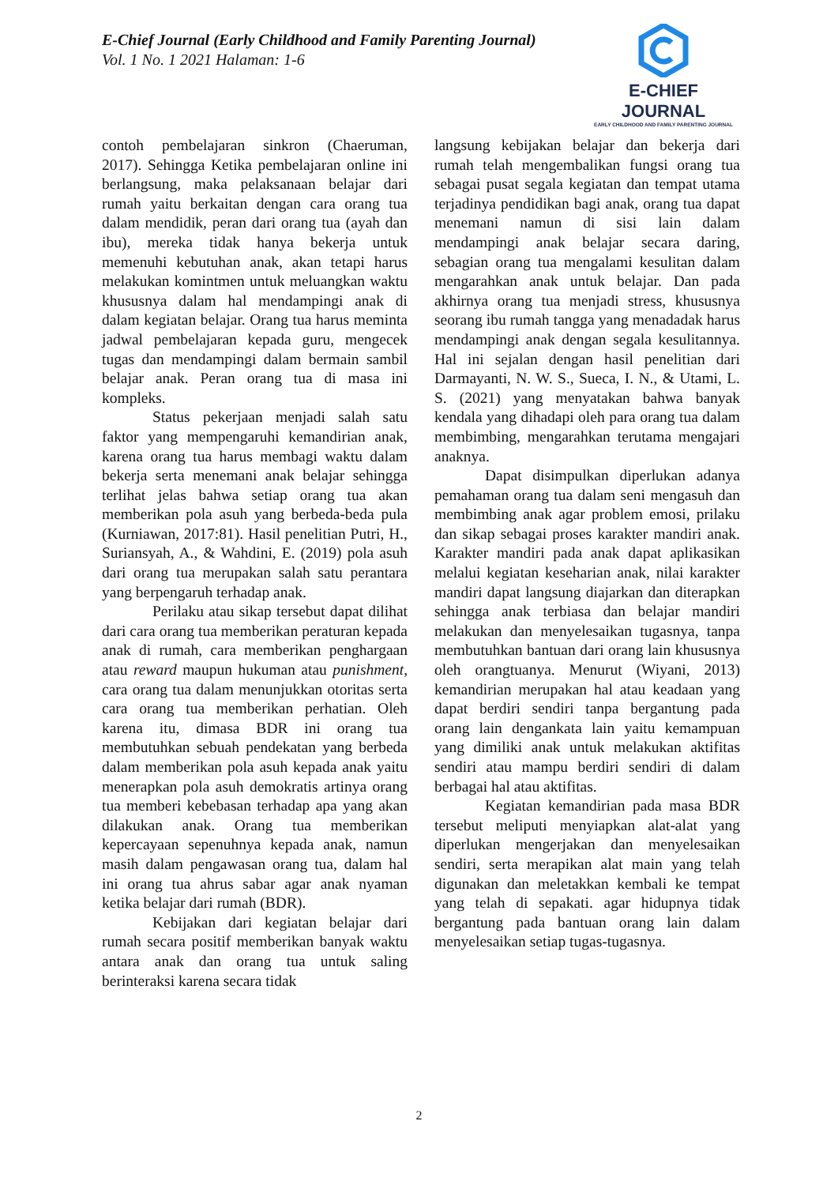E-Chief Journal (Early Childhood and Family Parenting Journal)
Vol. 1 No. 1 2021 Halaman: 1-6
E-CHIEF JOURNAL
EARLY CHILDHOOD AND FAMILY PARENTING JOURNAL
contoh pembelajaran sinkron (Chaeruman, 2017). Sehingga Ketika pembelajaran online ini berlangsung, maka pelaksanaan belajar dari rumah yaitu berkaitan dengan cara orang tua dalam mendidik, peran dari orang tua (ayah dan ibu), mereka tidak hanya bekerja untuk memenuhi kebutuhan anak, akan tetapi harus melakukan komintmen untuk meluangkan waktu khususnya dalam hal mendampingi anak di dalam kegiatan belajar. Orang tua harus meminta jadwal pembelajaran kepada guru, mengecek tugas dan mendampingi dalam bermain sambil belajar anak. Peran orang tua di masa ini kompleks.
Status pekerjaan menjadi salah satu faktor yang mempengaruhi kemandirian anak, karena orang tua harus membagi waktu dalam bekerja serta menemani anak belajar sehingga terlihat jelas bahwa setiap orang tua akan memberikan pola asuh yang berbeda-beda pula (Kurniawan, 2017:81). Hasil penelitian Putri, H., Suriansyah, A., & Wahdini, E. (2019) pola asuh dari orang tua merupakan salah satu perantara yang berpengaruh terhadap anak.
Perilaku atau sikap tersebut dapat dilihat dari cara orang tua memberikan peraturan kepada anak di rumah, cara memberikan penghargaan atau reward maupun hukuman atau punishment, cara orang tua dalam menunjukkan otoritas serta cara orang tua memberikan perhatian. Oleh karena itu, dimasa BDR ini orang tua membutuhkan sebuah pendekatan yang berbeda dalam memberikan pola asuh kepada anak yaitu menerapkan pola asuh demokratis artinya orang tua memberi kebebasan terhadap apa yang akan dilakukan anak. Orang tua memberikan kepercayaan sepenuhnya kepada anak, namun masih dalam pengawasan orang tua, dalam hal ini orang tua ahrus sabar agar anak nyaman ketika belajar dari rumah (BDR).
Kebijakan dari kegiatan belajar dari rumah secara positif memberikan banyak waktu antara anak dan orang tua untuk saling berinteraksi karena secara tidak
langsung kebijakan belajar dan bekerja dari rumah telah mengembalikan fungsi orang tua sebagai pusat segala kegiatan dan tempat utama terjadinya pendidikan bagi anak, orang tua dapat menemani namun di sisi lain dalam mendampingi anak belajar secara daring, sebagian orang tua mengalami kesulitan dalam mengarahkan anak untuk belajar. Dan pada akhirnya orang tua menjadi stress, khususnya seorang ibu rumah tangga yang menadadak harus mendampingi anak dengan segala kesulitannya. Hal ini sejalan dengan hasil penelitian dari Darmayanti, N. W. S., Sueca, I. N., & Utami, L. S. (2021) yang menyatakan bahwa banyak kendala yang dihadapi oleh para orang tua dalam membimbing, mengarahkan terutama mengajari anaknya.
Dapat disimpulkan diperlukan adanya pemahaman orang tua dalam seni mengasuh dan membimbing anak agar problem emosi, prilaku dan sikap sebagai proses karakter mandiri anak. Karakter mandiri pada anak dapat aplikasikan melalui kegiatan keseharian anak, nilai karakter mandiri dapat langsung diajarkan dan diterapkan sehingga anak terbiasa dan belajar mandiri melakukan dan menyelesaikan tugasnya, tanpa membutuhkan bantuan dari orang lain khususnya oleh orangtuanya. Menurut (Wiyani, 2013) kemandirian merupakan hal atau keadaan yang dapat berdiri sendiri tanpa bergantung pada orang lain dengankata lain yaitu kemampuan yang dimiliki anak untuk melakukan aktifitas sendiri atau mampu berdiri sendiri di dalam berbagai hal atau aktifitas.
Kegiatan kemandirian pada masa BDR tersebut meliputi menyiapkan alat-alat yang diperlukan mengerjakan dan menyelesaikan sendiri, serta merapikan alat main yang telah digunakan dan meletakkan kembali ke tempat yang telah di sepakati. agar hidupnya tidak bergantung pada bantuan orang lain dalam menyelesaikan setiap tugas-tugasnya.
2